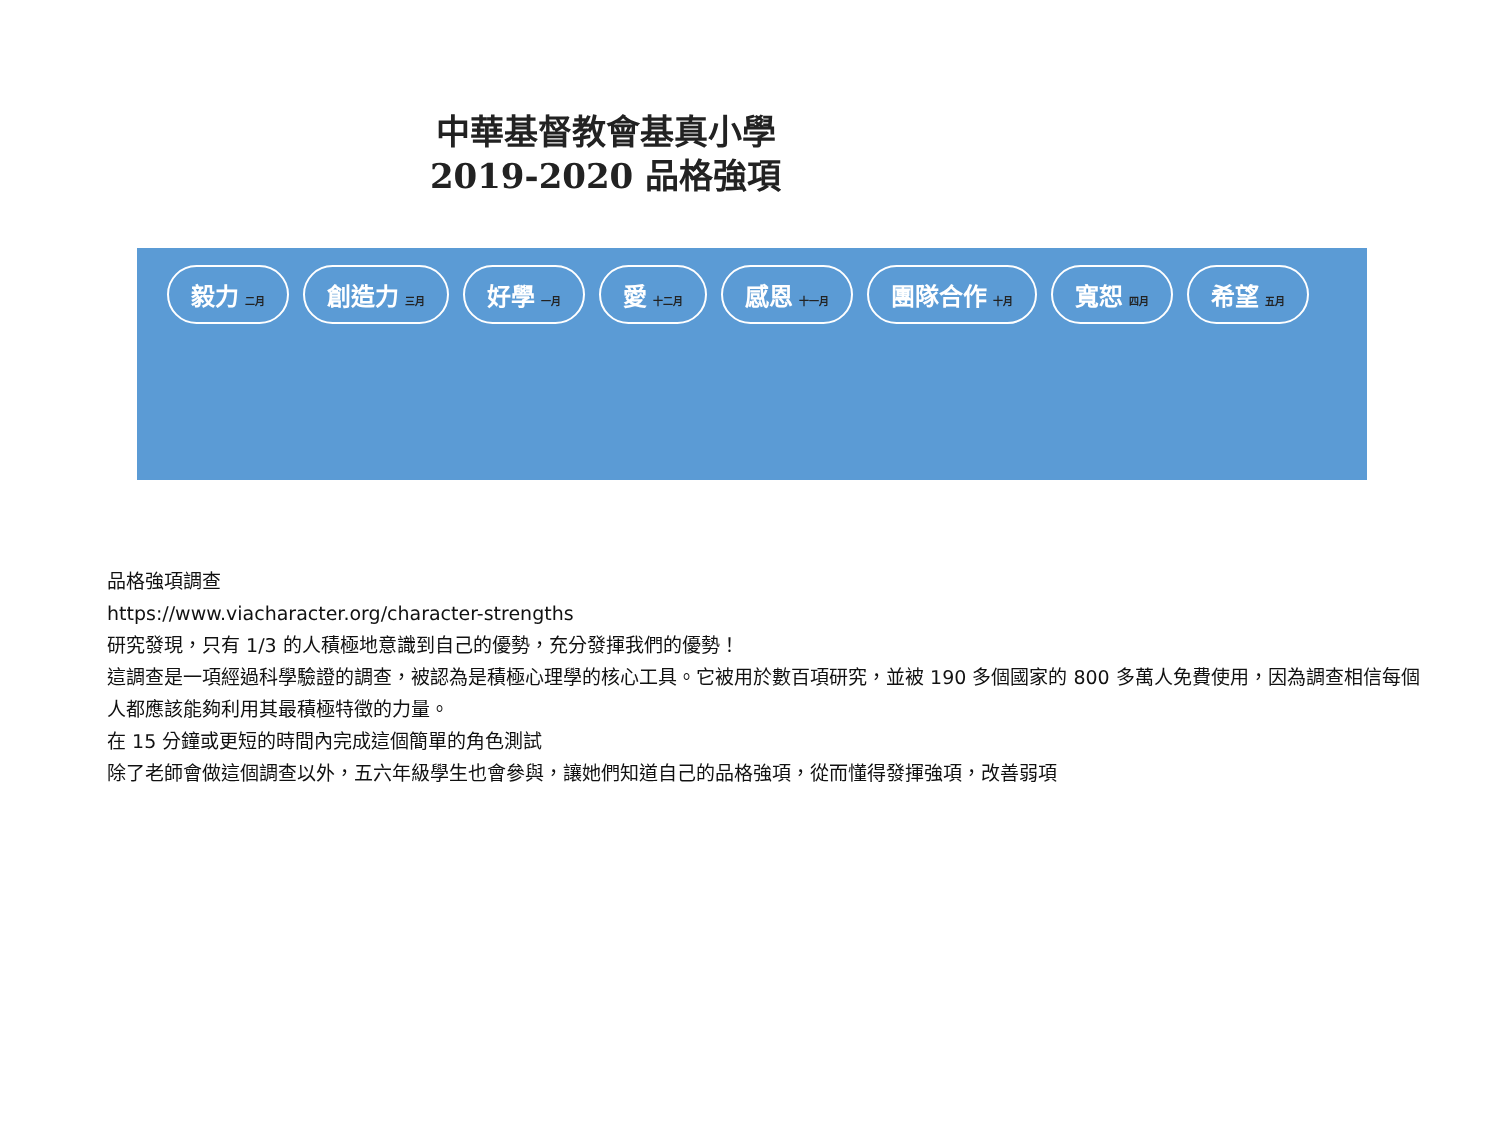中華基督教會基真小學
2019-2020 品格強項
毅力 二月 創造力 三月 好學 一月 愛 十二月 感恩 十一月 團隊合作 十月 寬恕 四月 希望 五月
品格強項調查
https://www.viacharacter.org/character-strengths
研究發現，只有 1/3 的人積極地意識到自己的優勢，充分發揮我們的優勢！
這調查是一項經過科學驗證的調查，被認為是積極心理學的核心工具。它被用於數百項研究，並被 190 多個國家的 800 多萬人免費使用，因為調查相信每個人都應該能夠利用其最積極特徵的力量。
在 15 分鐘或更短的時間內完成這個簡單的角色測試
除了老師會做這個調查以外，五六年級學生也會參與，讓她們知道自己的品格強項，從而懂得發揮強項，改善弱項